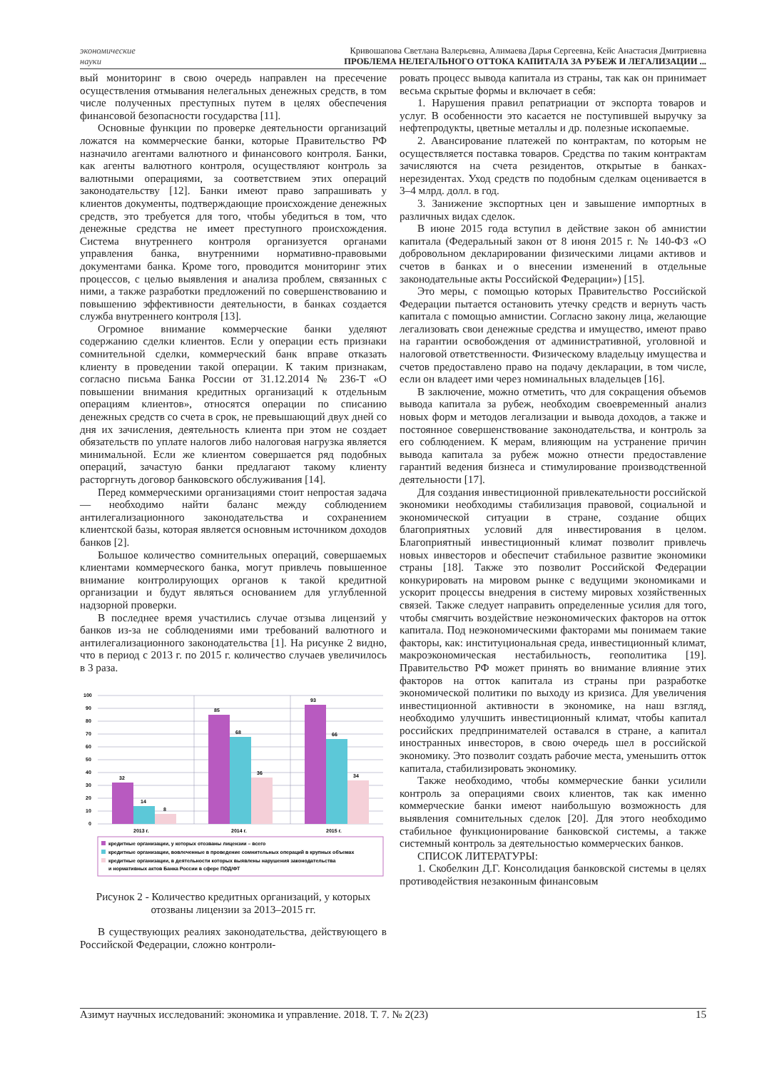экономические
науки
Кривошапова Светлана Валерьевна, Алимаева Дарья Сергеевна, Кейс Анастасия Дмитриевна
ПРОБЛЕМА НЕЛЕГАЛЬНОГО ОТТОКА КАПИТАЛА ЗА РУБЕЖ И ЛЕГАЛИЗАЦИИ ...
вый мониторинг в свою очередь направлен на пресечение осуществления отмывания нелегальных денежных средств, в том числе полученных преступных путем в целях обеспечения финансовой безопасности государства [11].
Основные функции по проверке деятельности организаций ложатся на коммерческие банки, которые Правительство РФ назначило агентами валютного и финансового контроля. Банки, как агенты валютного контроля, осуществляют контроль за валютными операциями, за соответствием этих операций законодательству [12]. Банки имеют право запрашивать у клиентов документы, подтверждающие происхождение денежных средств, это требуется для того, чтобы убедиться в том, что денежные средства не имеет преступного происхождения. Система внутреннего контроля организуется органами управления банка, внутренними нормативно-правовыми документами банка. Кроме того, проводится мониторинг этих процессов, с целью выявления и анализа проблем, связанных с ними, а также разработки предложений по совершенствованию и повышению эффективности деятельности, в банках создается служба внутреннего контроля [13].
Огромное внимание коммерческие банки уделяют содержанию сделки клиентов. Если у операции есть признаки сомнительной сделки, коммерческий банк вправе отказать клиенту в проведении такой операции. К таким признакам, согласно письма Банка России от 31.12.2014 № 236-Т «О повышении внимания кредитных организаций к отдельным операциям клиентов», относятся операции по списанию денежных средств со счета в срок, не превышающий двух дней со дня их зачисления, деятельность клиента при этом не создает обязательств по уплате налогов либо налоговая нагрузка является минимальной. Если же клиентом совершается ряд подобных операций, зачастую банки предлагают такому клиенту расторгнуть договор банковского обслуживания [14].
Перед коммерческими организациями стоит непростая задача — необходимо найти баланс между соблюдением антилегализационного законодательства и сохранением клиентской базы, которая является основным источником доходов банков [2].
Большое количество сомнительных операций, совершаемых клиентами коммерческого банка, могут привлечь повышенное внимание контролирующих органов к такой кредитной организации и будут являться основанием для углубленной надзорной проверки.
В последнее время участились случае отзыва лицензий у банков из-за не соблюдениями ими требований валютного и антилегализационного законодательства [1]. На рисунке 2 видно, что в период с 2013 г. по 2015 г. количество случаев увеличилось в 3 раза.
100
90
80
70
60
50
40
30
20
10
0
32
14
8
85
68
36
93
66
34
2013 г.
2014 г.
2015 г.
кредитные организации, у которых отозваны лицензии – всего
кредитные организации, вовлеченные в проведение сомнительных операций в крупных объемах
кредитные организации, в деятельности которых выявлены нарушения законодательства
и нормативных актов Банка России в сфере ПОД/ФТ
Рисунок 2 - Количество кредитных организаций, у которых отозваны лицензии за 2013–2015 гг.
В существующих реалиях законодательства, действующего в Российской Федерации, сложно контроли-
ровать процесс вывода капитала из страны, так как он принимает весьма скрытые формы и включает в себя:
1. Нарушения правил репатриации от экспорта товаров и услуг. В особенности это касается не поступившей выручку за нефтепродукты, цветные металлы и др. полезные ископаемые.
2. Авансирование платежей по контрактам, по которым не осуществляется поставка товаров. Средства по таким контрактам зачисляются на счета резидентов, открытые в банках-нерезидентах. Уход средств по подобным сделкам оценивается в 3–4 млрд. долл. в год.
3. Занижение экспортных цен и завышение импортных в различных видах сделок.
В июне 2015 года вступил в действие закон об амнистии капитала (Федеральный закон от 8 июня 2015 г. № 140-ФЗ «О добровольном декларировании физическими лицами активов и счетов в банках и о внесении изменений в отдельные законодательные акты Российской Федерации») [15].
Это меры, с помощью которых Правительство Российской Федерации пытается остановить утечку средств и вернуть часть капитала с помощью амнистии. Согласно закону лица, желающие легализовать свои денежные средства и имущество, имеют право на гарантии освобождения от административной, уголовной и налоговой ответственности. Физическому владельцу имущества и счетов предоставлено право на подачу декларации, в том числе, если он владеет ими через номинальных владельцев [16].
В заключение, можно отметить, что для сокращения объемов вывода капитала за рубеж, необходим своевременный анализ новых форм и методов легализации и вывода доходов, а также и постоянное совершенствование законодательства, и контроль за его соблюдением. К мерам, влияющим на устранение причин вывода капитала за рубеж можно отнести предоставление гарантий ведения бизнеса и стимулирование производственной деятельности [17].
Для создания инвестиционной привлекательности российской экономики необходимы стабилизация правовой, социальной и экономической ситуации в стране, создание общих благоприятных условий для инвестирования в целом. Благоприятный инвестиционный климат позволит привлечь новых инвесторов и обеспечит стабильное развитие экономики страны [18]. Также это позволит Российской Федерации конкурировать на мировом рынке с ведущими экономиками и ускорит процессы внедрения в систему мировых хозяйственных связей. Также следует направить определенные усилия для того, чтобы смягчить воздействие неэкономических факторов на отток капитала. Под неэкономическими факторами мы понимаем такие факторы, как: институциональная среда, инвестиционный климат, макроэкономическая нестабильность, геополитика [19]. Правительство РФ может принять во внимание влияние этих факторов на отток капитала из страны при разработке экономической политики по выходу из кризиса. Для увеличения инвестиционной активности в экономике, на наш взгляд, необходимо улучшить инвестиционный климат, чтобы капитал российских предпринимателей оставался в стране, а капитал иностранных инвесторов, в свою очередь шел в российской экономику. Это позволит создать рабочие места, уменьшить отток капитала, стабилизировать экономику.
Также необходимо, чтобы коммерческие банки усилили контроль за операциями своих клиентов, так как именно коммерческие банки имеют наибольшую возможность для выявления сомнительных сделок [20]. Для этого необходимо стабильное функционирование банковской системы, а также системный контроль за деятельностью коммерческих банков.
СПИСОК ЛИТЕРАТУРЫ:
1. Скобелкин Д.Г. Консолидация банковской системы в целях противодействия незаконным финансовым
Азимут научных исследований: экономика и управление. 2018. Т. 7. № 2(23) 15